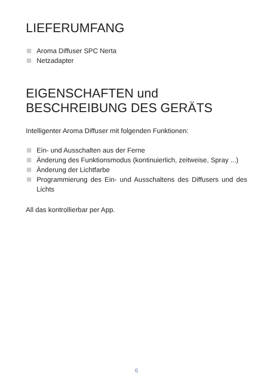LIEFERUMFANG
Aroma Diffuser SPC Nerta
Netzadapter
EIGENSCHAFTEN und BESCHREIBUNG DES GERÄTS
Intelligenter Aroma Diffuser mit folgenden Funktionen:
Ein- und Ausschalten aus der Ferne
Änderung des Funktionsmodus (kontinuierlich, zeitweise, Spray ...)
Änderung der Lichtfarbe
Programmierung des Ein- und Ausschaltens des Diffusers und des Lichts
All das kontrollierbar per App.
6